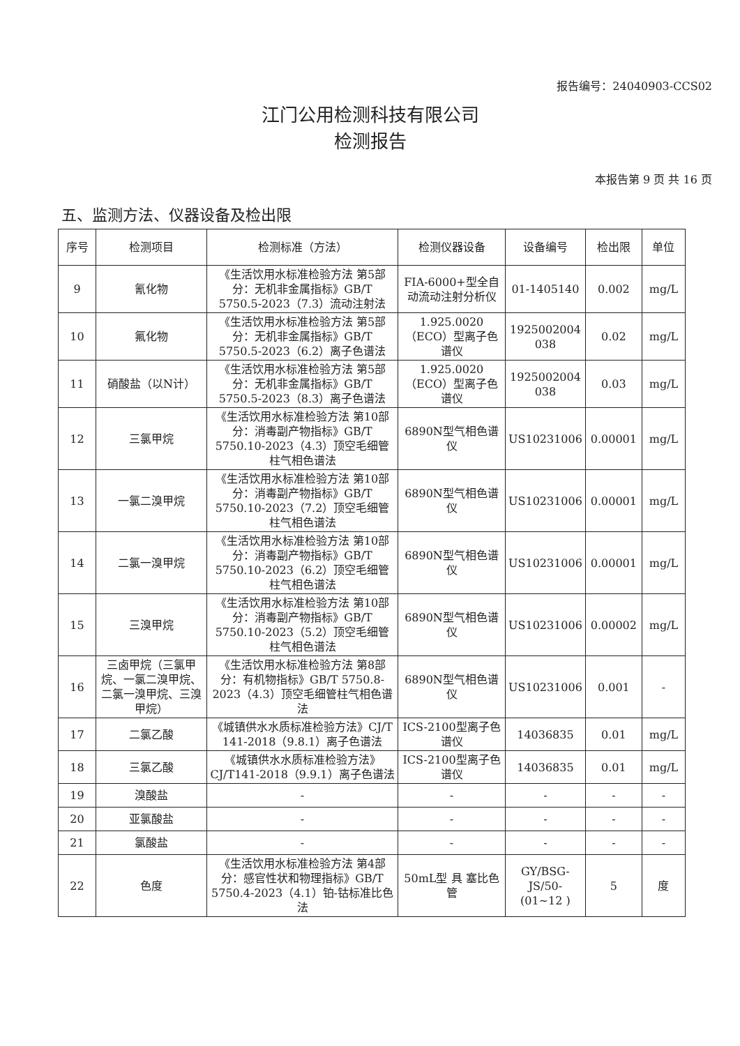报告编号：24040903-CCS02
江门公用检测科技有限公司
检测报告
本报告第 9 页 共 16 页
五、监测方法、仪器设备及检出限
| 序号 | 检测项目 | 检测标准（方法） | 检测仪器设备 | 设备编号 | 检出限 | 单位 |
| --- | --- | --- | --- | --- | --- | --- |
| 9 | 氰化物 | 《生活饮用水标准检验方法 第5部分：无机非金属指标》GB/T 5750.5-2023（7.3）流动注射法 | FIA-6000+型全自动流动注射分析仪 | 01-1405140 | 0.002 | mg/L |
| 10 | 氟化物 | 《生活饮用水标准检验方法 第5部分：无机非金属指标》GB/T 5750.5-2023（6.2）离子色谱法 | 1.925.0020（ECO）型离子色谱仪 | 1925002004 038 | 0.02 | mg/L |
| 11 | 硝酸盐（以N计） | 《生活饮用水标准检验方法 第5部分：无机非金属指标》GB/T 5750.5-2023（8.3）离子色谱法 | 1.925.0020（ECO）型离子色谱仪 | 1925002004 038 | 0.03 | mg/L |
| 12 | 三氯甲烷 | 《生活饮用水标准检验方法 第10部分：消毒副产物指标》GB/T 5750.10-2023（4.3）顶空毛细管柱气相色谱法 | 6890N型气相色谱仪 | US10231006 | 0.00001 | mg/L |
| 13 | 一氯二溴甲烷 | 《生活饮用水标准检验方法 第10部分：消毒副产物指标》GB/T 5750.10-2023（7.2）顶空毛细管柱气相色谱法 | 6890N型气相色谱仪 | US10231006 | 0.00001 | mg/L |
| 14 | 二氯一溴甲烷 | 《生活饮用水标准检验方法 第10部分：消毒副产物指标》GB/T 5750.10-2023（6.2）顶空毛细管柱气相色谱法 | 6890N型气相色谱仪 | US10231006 | 0.00001 | mg/L |
| 15 | 三溴甲烷 | 《生活饮用水标准检验方法 第10部分：消毒副产物指标》GB/T 5750.10-2023（5.2）顶空毛细管柱气相色谱法 | 6890N型气相色谱仪 | US10231006 | 0.00002 | mg/L |
| 16 | 三卤甲烷（三氯甲烷、一氯二溴甲烷、二氯一溴甲烷、三溴甲烷） | 《生活饮用水标准检验方法 第8部分：有机物指标》GB/T 5750.8-2023（4.3）顶空毛细管柱气相色谱法 | 6890N型气相色谱仪 | US10231006 | 0.001 | - |
| 17 | 二氯乙酸 | 《城镇供水水质标准检验方法》CJ/T 141-2018（9.8.1）离子色谱法 | ICS-2100型离子色谱仪 | 14036835 | 0.01 | mg/L |
| 18 | 三氯乙酸 | 《城镇供水水质标准检验方法》CJ/T141-2018（9.9.1）离子色谱法 | ICS-2100型离子色谱仪 | 14036835 | 0.01 | mg/L |
| 19 | 溴酸盐 | - | - | - | - | - |
| 20 | 亚氯酸盐 | - | - | - | - | - |
| 21 | 氯酸盐 | - | - | - | - | - |
| 22 | 色度 | 《生活饮用水标准检验方法 第4部分：感官性状和物理指标》GB/T 5750.4-2023（4.1）铂-钴标准比色法 | 50mL型 具 塞比色管 | GY/BSG-JS/50-(01~12 ) | 5 | 度 |